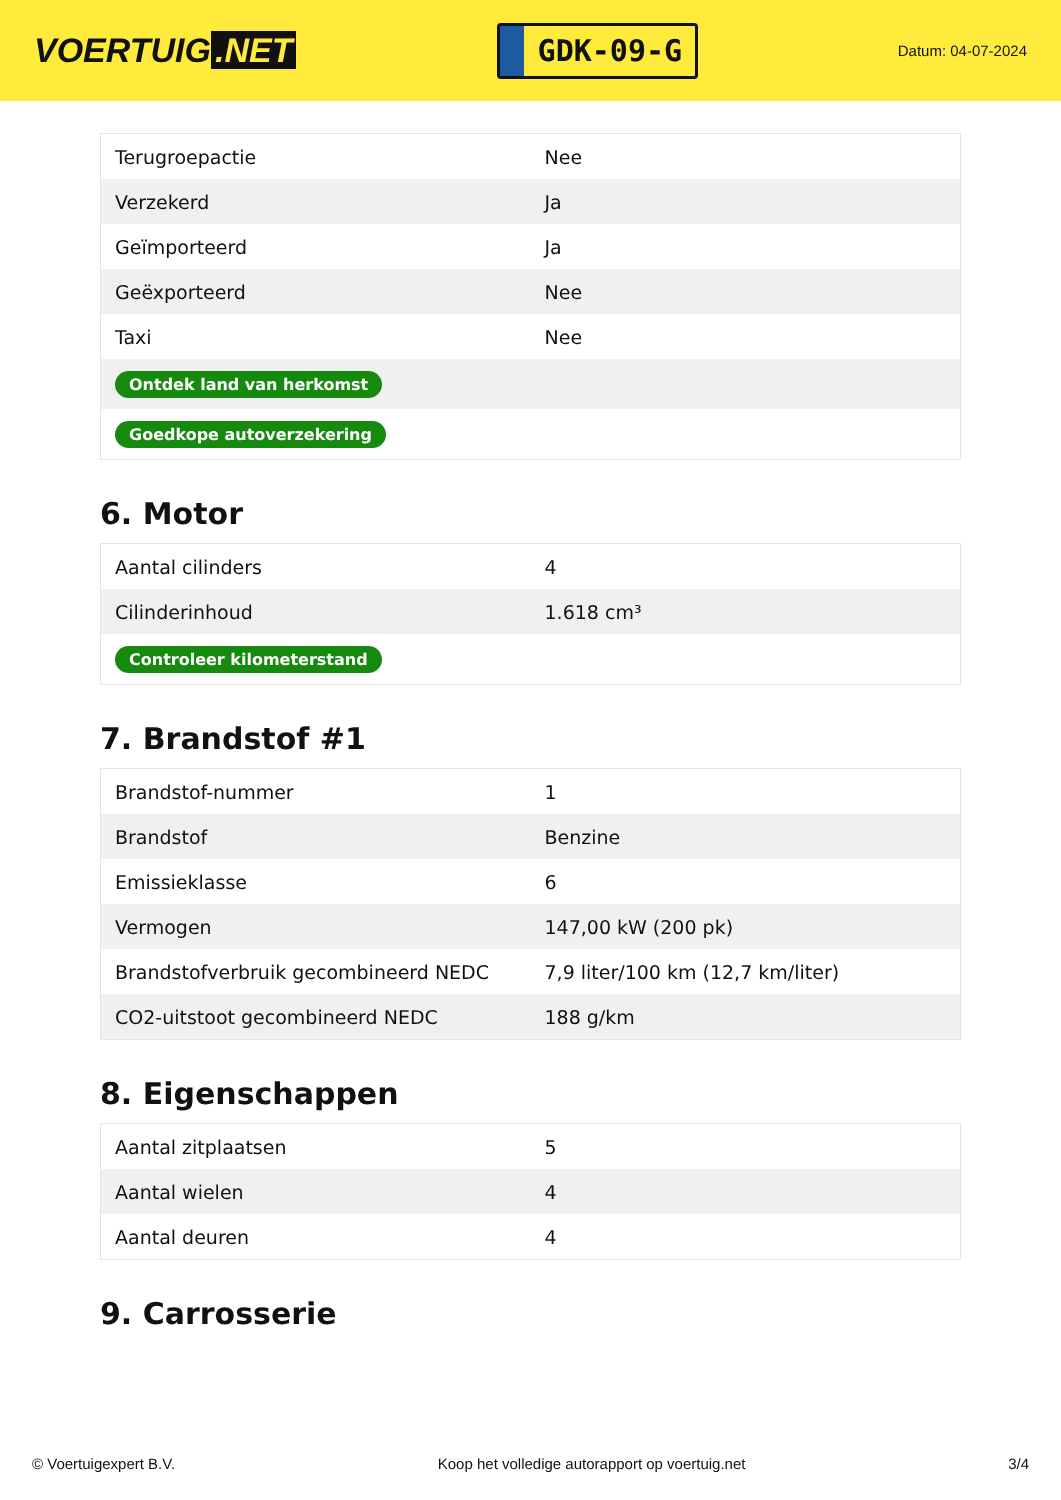VOERTUIG.NET
GDK-09-G
Datum: 04-07-2024
| Terugroepactie | Nee |
| Verzekerd | Ja |
| Geïmporteerd | Ja |
| Geëxporteerd | Nee |
| Taxi | Nee |
| Ontdek land van herkomst | |
| Goedkope autoverzekering | |
6. Motor
| Aantal cilinders | 4 |
| Cilinderinhoud | 1.618 cm³ |
| Controleer kilometerstand | |
7. Brandstof #1
| Brandstof-nummer | 1 |
| Brandstof | Benzine |
| Emissieklasse | 6 |
| Vermogen | 147,00 kW (200 pk) |
| Brandstofverbruik gecombineerd NEDC | 7,9 liter/100 km (12,7 km/liter) |
| CO2-uitstoot gecombineerd NEDC | 188 g/km |
8. Eigenschappen
| Aantal zitplaatsen | 5 |
| Aantal wielen | 4 |
| Aantal deuren | 4 |
9. Carrosserie
© Voertuigexpert B.V. Koop het volledige autorapport op voertuig.net 3/4